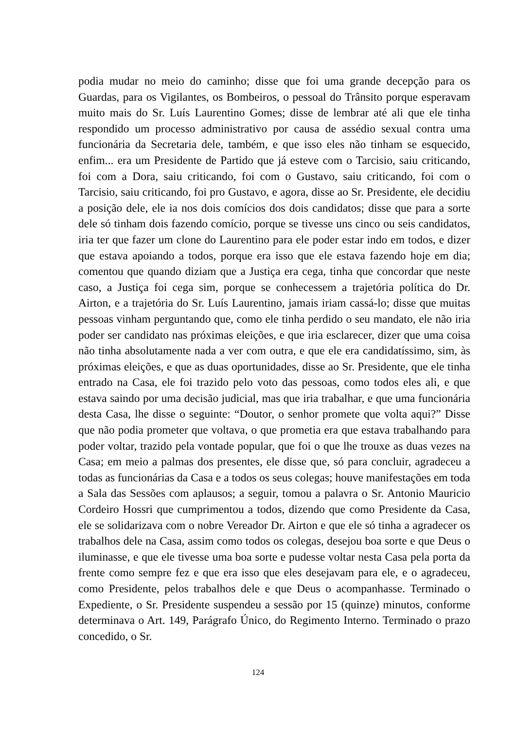podia mudar no meio do caminho; disse que foi uma grande decepção para os Guardas, para os Vigilantes, os Bombeiros, o pessoal do Trânsito porque esperavam muito mais do Sr. Luís Laurentino Gomes; disse de lembrar até ali que ele tinha respondido um processo administrativo por causa de assédio sexual contra uma funcionária da Secretaria dele, também, e que isso eles não tinham se esquecido, enfim... era um Presidente de Partido que já esteve com o Tarcisio, saiu criticando, foi com a Dora, saiu criticando, foi com o Gustavo, saiu criticando, foi com o Tarcisio, saiu criticando, foi pro Gustavo, e agora, disse ao Sr. Presidente, ele decidiu a posição dele, ele ia nos dois comícios dos dois candidatos; disse que para a sorte dele só tinham dois fazendo comício, porque se tivesse uns cinco ou seis candidatos, iria ter que fazer um clone do Laurentino para ele poder estar indo em todos, e dizer que estava apoiando a todos, porque era isso que ele estava fazendo hoje em dia; comentou que quando diziam que a Justiça era cega, tinha que concordar que neste caso, a Justiça foi cega sim, porque se conhecessem a trajetória política do Dr. Airton, e a trajetória do Sr. Luís Laurentino, jamais iriam cassá-lo; disse que muitas pessoas vinham perguntando que, como ele tinha perdido o seu mandato, ele não iria poder ser candidato nas próximas eleições, e que iria esclarecer, dizer que uma coisa não tinha absolutamente nada a ver com outra, e que ele era candidatíssimo, sim, às próximas eleições, e que as duas oportunidades, disse ao Sr. Presidente, que ele tinha entrado na Casa, ele foi trazido pelo voto das pessoas, como todos eles ali, e que estava saindo por uma decisão judicial, mas que iria trabalhar, e que uma funcionária desta Casa, lhe disse o seguinte: “Doutor, o senhor promete que volta aqui?” Disse que não podia prometer que voltava, o que prometia era que estava trabalhando para poder voltar, trazido pela vontade popular, que foi o que lhe trouxe as duas vezes na Casa; em meio a palmas dos presentes, ele disse que, só para concluir, agradeceu a todas as funcionárias da Casa e a todos os seus colegas; houve manifestações em toda a Sala das Sessões com aplausos; a seguir, tomou a palavra o Sr. Antonio Mauricio Cordeiro Hossri que cumprimentou a todos, dizendo que como Presidente da Casa, ele se solidarizava com o nobre Vereador Dr. Airton e que ele só tinha a agradecer os trabalhos dele na Casa, assim como todos os colegas, desejou boa sorte e que Deus o iluminasse, e que ele tivesse uma boa sorte e pudesse voltar nesta Casa pela porta da frente como sempre fez e que era isso que eles desejavam para ele, e o agradeceu, como Presidente, pelos trabalhos dele e que Deus o acompanhasse. Terminado o Expediente, o Sr. Presidente suspendeu a sessão por 15 (quinze) minutos, conforme determinava o Art. 149, Parágrafo Único, do Regimento Interno. Terminado o prazo concedido, o Sr.
124